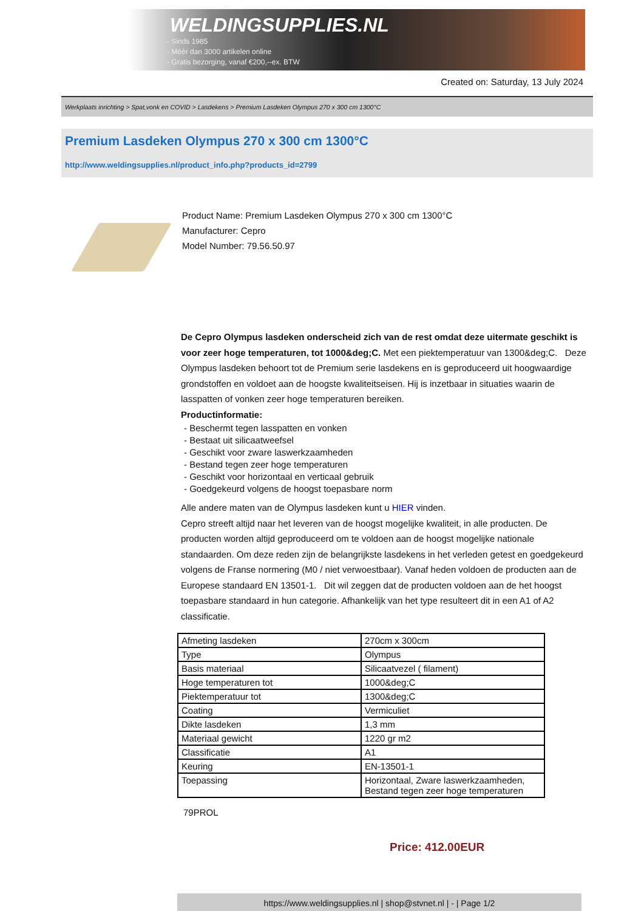WELDINGSUPPLIES.NL
- Sinds 1985
- Méér dan 3000 artikelen online
- Gratis bezorging, vanaf €200,--ex. BTW
Created on: Saturday, 13 July 2024
Werkplaats inrichting > Spat,vonk en COVID > Lasdekens > Premium Lasdeken Olympus 270 x 300 cm 1300°C
Premium Lasdeken Olympus 270 x 300 cm 1300°C
http://www.weldingsupplies.nl/product_info.php?products_id=2799
Product Name: Premium Lasdeken Olympus 270 x 300 cm 1300°C
Manufacturer: Cepro
Model Number: 79.56.50.97
De Cepro Olympus lasdeken onderscheid zich van de rest omdat deze uitermate geschikt is voor zeer hoge temperaturen, tot 1000&deg;C. Met een piektemperatuur van 1300&deg;C. Deze Olympus lasdeken behoort tot de Premium serie lasdekens en is geproduceerd uit hoogwaardige grondstoffen en voldoet aan de hoogste kwaliteitseisen. Hij is inzetbaar in situaties waarin de lasspatten of vonken zeer hoge temperaturen bereiken.
Productinformatie:
- Beschermt tegen lasspatten en vonken
- Bestaat uit silicaatweefsel
- Geschikt voor zware laswerkzaamheden
- Bestand tegen zeer hoge temperaturen
- Geschikt voor horizontaal en verticaal gebruik
- Goedgekeurd volgens de hoogst toepasbare norm
Alle andere maten van de Olympus lasdeken kunt u HIER vinden.
Cepro streeft altijd naar het leveren van de hoogst mogelijke kwaliteit, in alle producten. De producten worden altijd geproduceerd om te voldoen aan de hoogst mogelijke nationale standaarden. Om deze reden zijn de belangrijkste lasdekens in het verleden getest en goedgekeurd volgens de Franse normering (M0 / niet verwoestbaar). Vanaf heden voldoen de producten aan de Europese standaard EN 13501-1. Dit wil zeggen dat de producten voldoen aan de het hoogst toepasbare standaard in hun categorie. Afhankelijk van het type resulteert dit in een A1 of A2 classificatie.
| Afmeting lasdeken | 270cm x 300cm |
| Type | Olympus |
| Basis materiaal | Silicaatvezel ( filament) |
| Hoge temperaturen tot | 1000&deg;C |
| Piektemperatuur tot | 1300&deg;C |
| Coating | Vermiculiet |
| Dikte lasdeken | 1,3 mm |
| Materiaal gewicht | 1220 gr m2 |
| Classificatie | A1 |
| Keuring | EN-13501-1 |
| Toepassing | Horizontaal, Zware laswerkzaamheden, Bestand tegen zeer hoge temperaturen |
79PROL
Price: 412.00EUR
https://www.weldingsupplies.nl | shop@stvnet.nl | - | Page 1/2